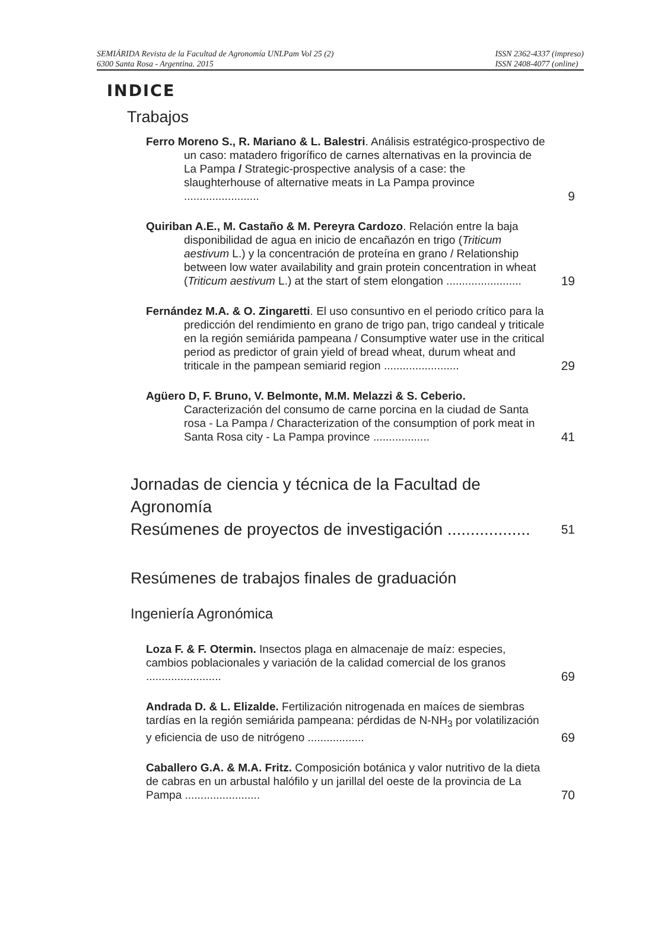SEMIÁRIDA Revista de la Facultad de Agronomía UNLPam Vol 25 (2)
6300 Santa Rosa - Argentina. 2015
ISSN 2362-4337 (impreso)
ISSN 2408-4077 (online)
INDICE
Trabajos
Ferro Moreno S., R. Mariano & L. Balestri. Análisis estratégico-prospectivo de un caso: matadero frigorífico de carnes alternativas en la provincia de La Pampa / Strategic-prospective analysis of a case: the slaughterhouse of alternative meats in La Pampa province ........................
9
Quiriban A.E., M. Castaño & M. Pereyra Cardozo. Relación entre la baja disponibilidad de agua en inicio de encañazón en trigo (Triticum aestivum L.) y la concentración de proteína en grano / Relationship between low water availability and grain protein concentration in wheat (Triticum aestivum L.) at the start of stem elongation ........................
19
Fernández M.A. & O. Zingaretti. El uso consuntivo en el periodo crítico para la predicción del rendimiento en grano de trigo pan, trigo candeal y triticale en la región semiárida pampeana / Consumptive water use in the critical period as predictor of grain yield of bread wheat, durum wheat and triticale in the pampean semiarid region ........................
29
Agüero D, F. Bruno, V. Belmonte, M.M. Melazzi & S. Ceberio. Caracterización del consumo de carne porcina en la ciudad de Santa rosa - La Pampa / Characterization of the consumption of pork meat in Santa Rosa city - La Pampa province ..................
41
Jornadas de ciencia y técnica de la Facultad de Agronomía
Resúmenes de proyectos de investigación ..................
51
Resúmenes de trabajos finales de graduación
Ingeniería Agronómica
Loza F. & F. Otermin. Insectos plaga en almacenaje de maíz: especies, cambios poblacionales y variación de la calidad comercial de los granos ........................
69
Andrada D. & L. Elizalde. Fertilización nitrogenada en maíces de siembras tardías en la región semiárida pampeana: pérdidas de N-NH<sub>3</sub> por volatilización y eficiencia de uso de nitrógeno ..................
69
Caballero G.A. & M.A. Fritz. Composición botánica y valor nutritivo de la dieta de cabras en un arbustal halófilo y un jarillal del oeste de la provincia de La Pampa ........................
70